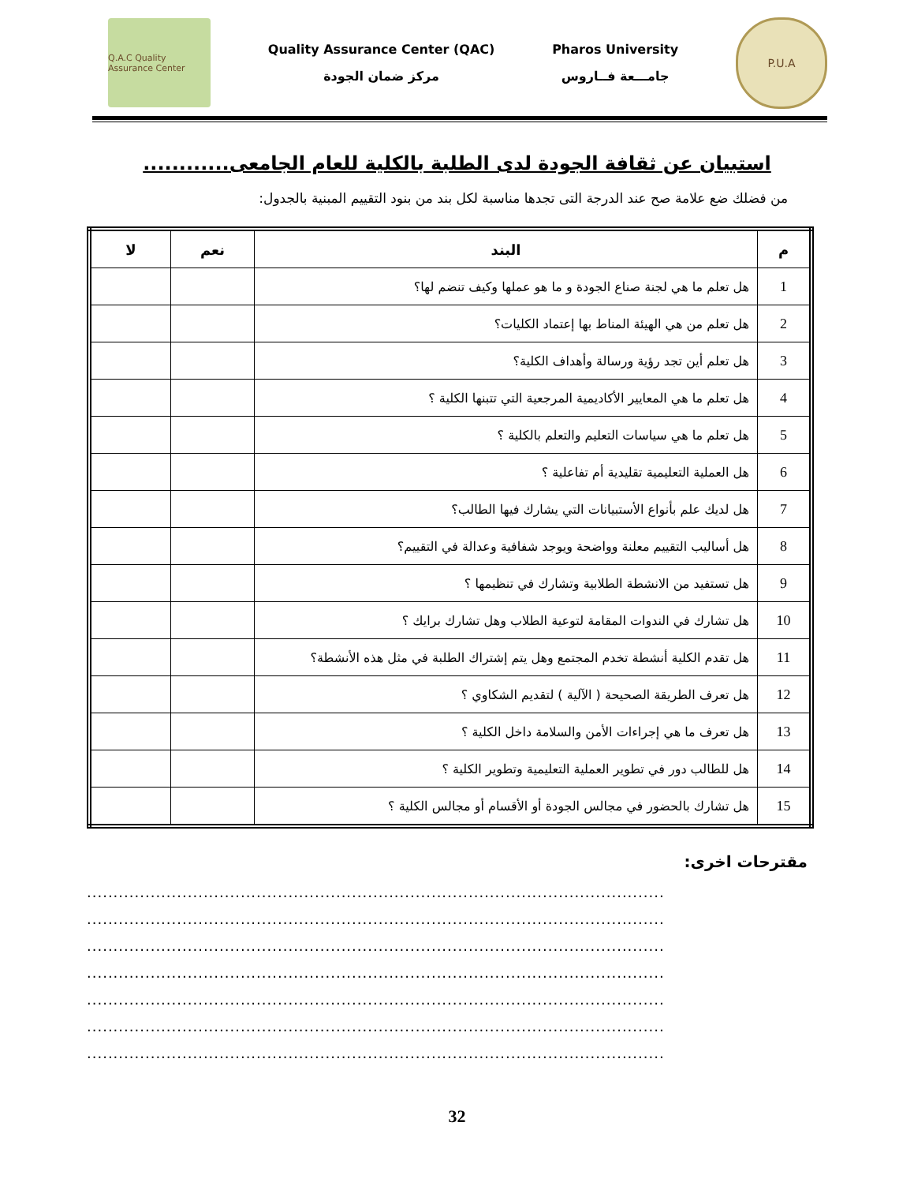Q.A.C Quality Assurance Center
Quality Assurance Center (QAC)
مركز ضمان الجودة
Pharos University
جامـــعة فــاروس
P.U.A
استبيان عن ثقافة الجودة لدى الطلبة بالكلية للعام الجامعى............
من فضلك ضع علامة صح عند الدرجة التى تجدها مناسبة لكل بند من بنود التقييم المبنية بالجدول:
| م | البند | نعم | لا |
| --- | --- | --- | --- |
| 1 | هل تعلم ما هي لجنة صناع الجودة و ما هو عملها وكيف تنضم لها؟ | | |
| 2 | هل تعلم من هي الهيئة المناط بها إعتماد الكليات؟ | | |
| 3 | هل تعلم أين تجد رؤية ورسالة وأهداف الكلية؟ | | |
| 4 | هل تعلم ما هي المعايير الأكاديمية المرجعية التي تتبنها الكلية ؟ | | |
| 5 | هل تعلم ما هي سياسات التعليم والتعلم بالكلية ؟ | | |
| 6 | هل العملية التعليمية تقليدية أم تفاعلية ؟ | | |
| 7 | هل لديك علم بأنواع الأستبيانات التي يشارك فيها الطالب؟ | | |
| 8 | هل أساليب التقييم معلنة وواضحة ويوجد شفافية وعدالة في التقييم؟ | | |
| 9 | هل تستفيد من الانشطة الطلابية وتشارك في تنظيمها ؟ | | |
| 10 | هل تشارك في الندوات المقامة لتوعية الطلاب وهل تشارك برايك ؟ | | |
| 11 | هل تقدم الكلية أنشطة تخدم المجتمع وهل يتم إشتراك الطلبة في مثل هذه الأنشطة؟ | | |
| 12 | هل تعرف الطريقة الصحيحة ( الآلية ) لتقديم الشكاوي ؟ | | |
| 13 | هل تعرف ما هي إجراءات الأمن والسلامة داخل الكلية ؟ | | |
| 14 | هل للطالب دور في تطوير العملية التعليمية وتطوير الكلية ؟ | | |
| 15 | هل تشارك بالحضور في مجالس الجودة أو الأقسام أو مجالس الكلية ؟ | | |
مقترحات اخرى:
.............................................................................................................
.............................................................................................................
.............................................................................................................
.............................................................................................................
.............................................................................................................
.............................................................................................................
.............................................................................................................
32